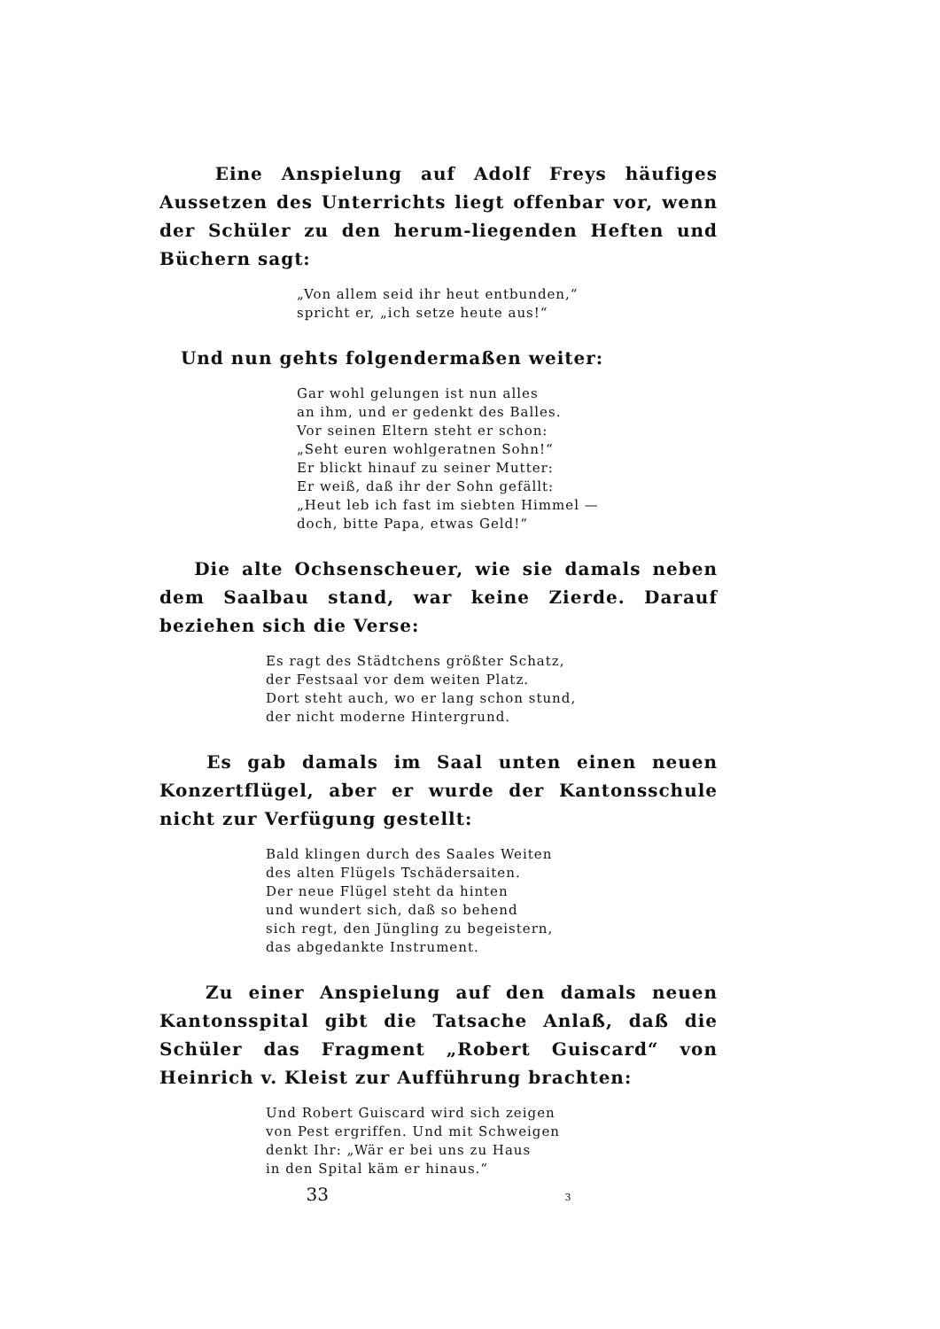Eine Anspielung auf Adolf Freys häufiges Aussetzen des Unterrichts liegt offenbar vor, wenn der Schüler zu den herum-liegenden Heften und Büchern sagt:
„Von allem seid ihr heut entbunden,“
spricht er, „ich setze heute aus!“
Und nun gehts folgendermaßen weiter:
Gar wohl gelungen ist nun alles
an ihm, und er gedenkt des Balles.
Vor seinen Eltern steht er schon:
„Seht euren wohlgeratnen Sohn!“
Er blickt hinauf zu seiner Mutter:
Er weiß, daß ihr der Sohn gefällt:
„Heut leb ich fast im siebten Himmel —
doch, bitte Papa, etwas Geld!“
Die alte Ochsenscheuer, wie sie damals neben dem Saalbau stand, war keine Zierde. Darauf beziehen sich die Verse:
Es ragt des Städtchens größter Schatz,
der Festsaal vor dem weiten Platz.
Dort steht auch, wo er lang schon stund,
der nicht moderne Hintergrund.
Es gab damals im Saal unten einen neuen Konzertflügel, aber er wurde der Kantonsschule nicht zur Verfügung gestellt:
Bald klingen durch des Saales Weiten
des alten Flügels Tschädersaiten.
Der neue Flügel steht da hinten
und wundert sich, daß so behend
sich regt, den Jüngling zu begeistern,
das abgedankte Instrument.
Zu einer Anspielung auf den damals neuen Kantonsspital gibt die Tatsache Anlaß, daß die Schüler das Fragment „Robert Guiscard“ von Heinrich v. Kleist zur Aufführung brachten:
Und Robert Guiscard wird sich zeigen
von Pest ergriffen. Und mit Schweigen
denkt Ihr: „Wär er bei uns zu Haus
in den Spital käm er hinaus.“
33 3